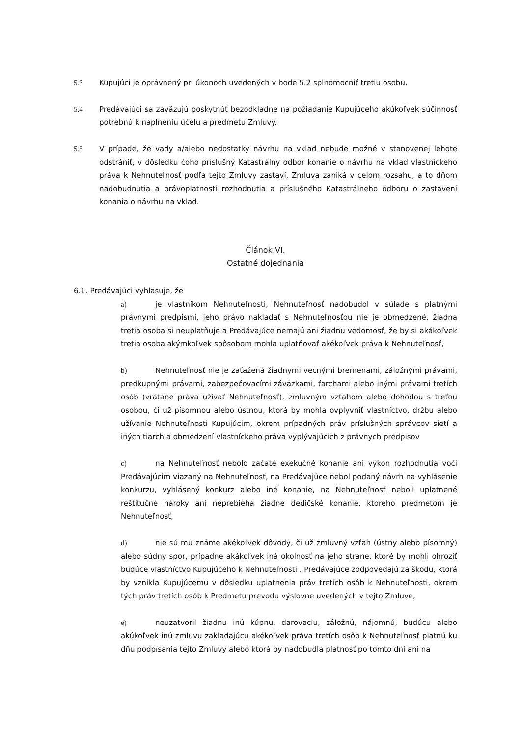5.3 Kupujúci je oprávnený pri úkonoch uvedených v bode 5.2 splnomocniť tretiu osobu.
5.4 Predávajúci sa zaväzujú poskytnúť bezodkladne na požiadanie Kupujúceho akúkoľvek súčinnosť potrebnú k naplneniu účelu a predmetu Zmluvy.
5.5 V prípade, že vady a/alebo nedostatky návrhu na vklad nebude možné v stanovenej lehote odstrániť, v dôsledku čoho príslušný Katastrálny odbor konanie o návrhu na vklad vlastníckeho práva k Nehnuteľnosť podľa tejto Zmluvy zastaví, Zmluva zaniká v celom rozsahu, a to dňom nadobudnutia a právoplatnosti rozhodnutia a príslušného Katastrálneho odboru o zastavení konania o návrhu na vklad.
Článok VI.
Ostatné dojednania
6.1. Predávajúci vyhlasuje, že
a) je vlastníkom Nehnuteľnosti, Nehnuteľnosť nadobudol v súlade s platnými právnymi predpismi, jeho právo nakladať s Nehnuteľnosťou nie je obmedzené, žiadna tretia osoba si neuplatňuje a Predávajúce nemajú ani žiadnu vedomosť, že by si akákoľvek tretia osoba akýmkoľvek spôsobom mohla uplatňovať akékoľvek práva k Nehnuteľnosť,
b) Nehnuteľnosť nie je zaťažená žiadnymi vecnými bremenami, záložnými právami, predkupnými právami, zabezpečovacími záväzkami, ťarchami alebo inými právami tretích osôb (vrátane práva užívať Nehnuteľnosť), zmluvným vzťahom alebo dohodou s treťou osobou, či už písomnou alebo ústnou, ktorá by mohla ovplyvniť vlastníctvo, držbu alebo užívanie Nehnuteľnosti Kupujúcim, okrem prípadných práv príslušných správcov sietí a iných tiarch a obmedzení vlastníckeho práva vyplývajúcich z právnych predpisov
c) na Nehnuteľnosť nebolo začaté exekučné konanie ani výkon rozhodnutia voči Predávajúcim viazaný na Nehnuteľnosť, na Predávajúce nebol podaný návrh na vyhlásenie konkurzu, vyhlásený konkurz alebo iné konanie, na Nehnuteľnosť neboli uplatnené reštitučné nároky ani neprebieha žiadne dedičské konanie, ktorého predmetom je Nehnuteľnosť,
d) nie sú mu známe akékoľvek dôvody, či už zmluvný vzťah (ústny alebo písomný) alebo súdny spor, prípadne akákoľvek iná okolnosť na jeho strane, ktoré by mohli ohroziť budúce vlastníctvo Kupujúceho k Nehnuteľnosti . Predávajúce zodpovedajú za škodu, ktorá by vznikla Kupujúcemu v dôsledku uplatnenia práv tretích osôb k Nehnuteľnosti, okrem tých práv tretích osôb k Predmetu prevodu výslovne uvedených v tejto Zmluve,
e) neuzatvoril žiadnu inú kúpnu, darovaciu, záložnú, nájomnú, budúcu alebo akúkoľvek inú zmluvu zakladajúcu akékoľvek práva tretích osôb k Nehnuteľnosť platnú ku dňu podpísania tejto Zmluvy alebo ktorá by nadobudla platnosť po tomto dni ani na